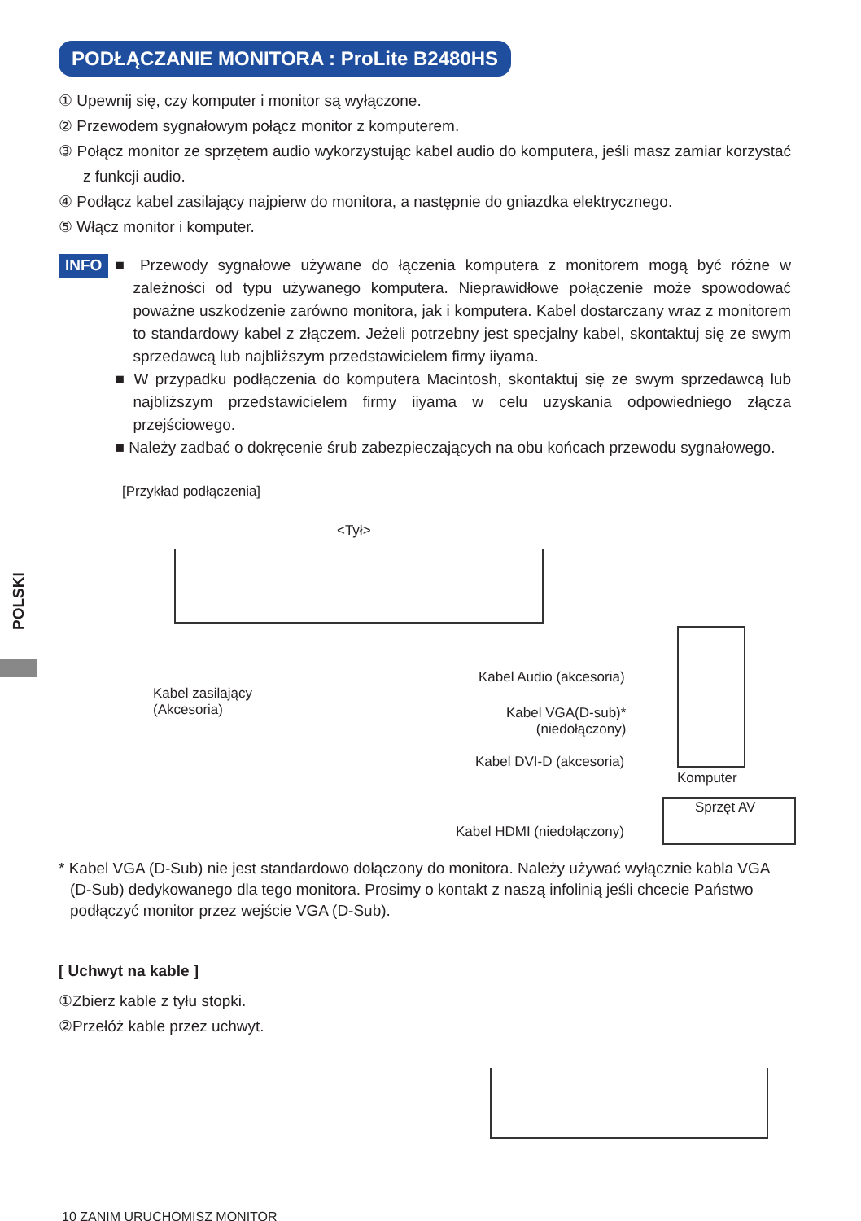POLSKI
PODŁĄCZANIE MONITORA : ProLite B2480HS
① Upewnij się, czy komputer i monitor są wyłączone.
② Przewodem sygnałowym połącz monitor z komputerem.
③ Połącz monitor ze sprzętem audio wykorzystując kabel audio do komputera, jeśli masz zamiar korzystać z funkcji audio.
④ Podłącz kabel zasilający najpierw do monitora, a następnie do gniazdka elektrycznego.
⑤ Włącz monitor i komputer.
INFO
■ Przewody sygnałowe używane do łączenia komputera z monitorem mogą być różne w zależności od typu używanego komputera. Nieprawidłowe połączenie może spowodować poważne uszkodzenie zarówno monitora, jak i komputera. Kabel dostarczany wraz z monitorem to standardowy kabel z złączem. Jeżeli potrzebny jest specjalny kabel, skontaktuj się ze swym sprzedawcą lub najbliższym przedstawicielem firmy iiyama.
■ W przypadku podłączenia do komputera Macintosh, skontaktuj się ze swym sprzedawcą lub najbliższym przedstawicielem firmy iiyama w celu uzyskania odpowiedniego złącza przejściowego.
■ Należy zadbać o dokręcenie śrub zabezpieczających na obu końcach przewodu sygnałowego.
[Przykład podłączenia]
<Tył>
Kabel zasilający
(Akcesoria)
Kabel Audio (akcesoria)
Kabel VGA(D-sub)*
(niedołączony)
Kabel DVI-D (akcesoria)
Komputer
Sprzęt AV
Kabel HDMI (niedołączony)
* Kabel VGA (D-Sub) nie jest standardowo dołączony do monitora. Należy używać wyłącznie kabla VGA (D-Sub) dedykowanego dla tego monitora. Prosimy o kontakt z naszą infolinią jeśli chcecie Państwo podłączyć monitor przez wejście VGA (D-Sub).
[ Uchwyt na kable ]
①Zbierz kable z tyłu stopki.
②Przełóż kable przez uchwyt.
10 ZANIM URUCHOMISZ MONITOR